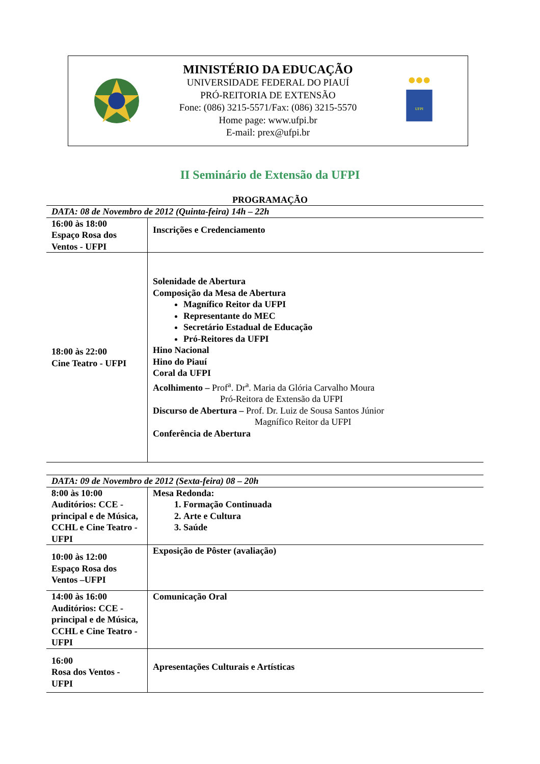MINISTÉRIO DA EDUCAÇÃO
UNIVERSIDADE FEDERAL DO PIAUÍ
PRÓ-REITORIA DE EXTENSÃO
Fone: (086) 3215-5571/Fax: (086) 3215-5570
Home page: www.ufpi.br
E-mail: prex@ufpi.br
UFPI
II Seminário de Extensão da UFPI
PROGRAMAÇÃO
| DATA: 08 de Novembro de 2012 (Quinta-feira) 14h – 22h | |
| --- | --- |
| 16:00 às 18:00 Espaço Rosa dos Ventos - UFPI | Inscrições e Credenciamento |
| 18:00 às 22:00 Cine Teatro - UFPI | Solenidade de Abertura Composição da Mesa de Abertura Magnífico Reitor da UFPI Representante do MEC Secretário Estadual de Educação Pró-Reitores da UFPI Hino Nacional Hino do Piauí Coral da UFPI Acolhimento – Prof<sup>a</sup>. Dr<sup>a</sup>. Maria da Glória Carvalho Moura Pró-Reitora de Extensão da UFPI Discurso de Abertura – Prof. Dr. Luiz de Sousa Santos Júnior Magnífico Reitor da UFPI Conferência de Abertura |
| DATA: 09 de Novembro de 2012 (Sexta-feira) 08 – 20h | |
| --- | --- |
| 8:00 às 10:00 Auditórios: CCE -principal e de Música, CCHL e Cine Teatro - UFPI | Mesa Redonda: 1. Formação Continuada 2. Arte e Cultura 3. Saúde |
| 10:00 às 12:00 Espaço Rosa dos Ventos –UFPI | Exposição de Pôster (avaliação) |
| 14:00 às 16:00 Auditórios: CCE -principal e de Música, CCHL e Cine Teatro - UFPI | Comunicação Oral |
| 16:00 Rosa dos Ventos - UFPI | Apresentações Culturais e Artísticas |